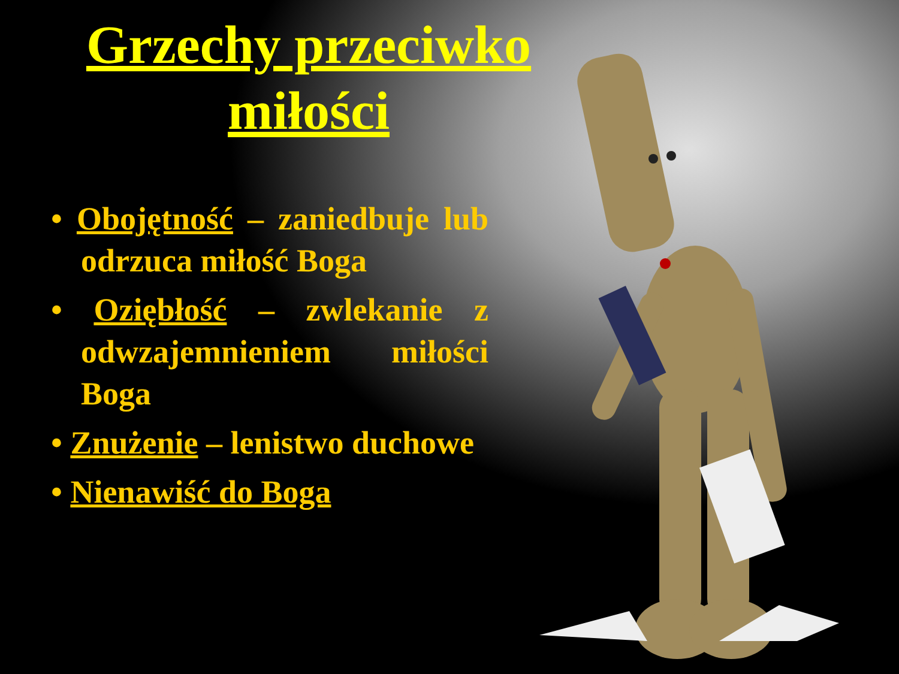Grzechy przeciwko miłości
• Obojętność – zaniedbuje lub odrzuca miłość Boga
• Oziębłość – zwlekanie z odwzajemnieniem miłości Boga
• Znużenie – lenistwo duchowe
• Nienawiść do Boga